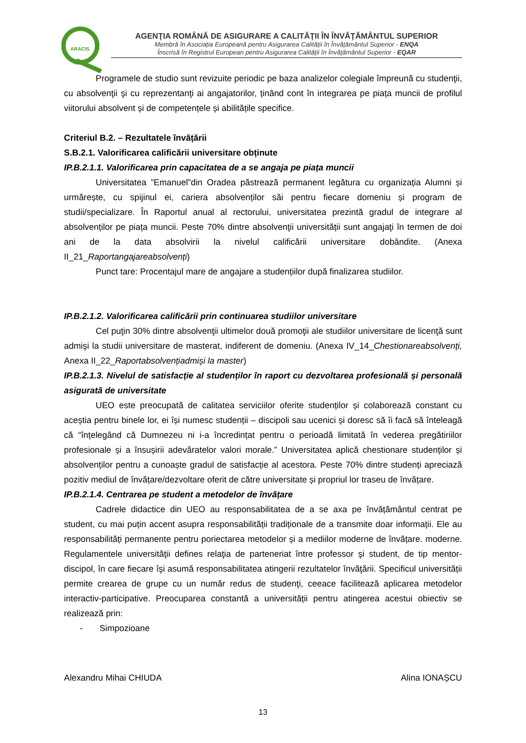ARACIS
AGENŢIA ROMÂNĂ DE ASIGURARE A CALITĂŢII ÎN ÎNVĂŢĂMÂNTUL SUPERIOR
Membră în Asociația Europeană pentru Asigurarea Calității în Învățământul Superior - ENQA
Înscrisă în Registrul European pentru Asigurarea Calității în Învățământul Superior - EQAR
Programele de studio sunt revizuite periodic pe baza analizelor colegiale împreună cu studenţii, cu absolvenţii şi cu reprezentanţi ai angajatorilor, ținând cont în integrarea pe piața muncii de profilul viitorului absolvent și de competențele și abilitățile specifice.
Criteriul B.2. – Rezultatele învățării
S.B.2.1. Valorificarea calificării universitare obținute
IP.B.2.1.1. Valorificarea prin capacitatea de a se angaja pe piața muncii
Universitatea ”Emanuel”din Oradea păstrează permanent legătura cu organizația Alumni și urmărește, cu spijinul ei, cariera absolvenților săi pentru fiecare domeniu și program de studii/specializare. În Raportul anual al rectorului, universitatea prezintă gradul de integrare al absolvenților pe piața muncii. Peste 70% dintre absolvenţii universității sunt angajaţi în termen de doi ani de la data absolvirii la nivelul calificării universitare dobândite. (Anexa II_21_Raportangajareabsolvenți)
Punct tare: Procentajul mare de angajare a studențiilor după finalizarea studiilor.
IP.B.2.1.2. Valorificarea calificării prin continuarea studiilor universitare
Cel puţin 30% dintre absolvenţii ultimelor două promoţii ale studiilor universitare de licenţă sunt admişi la studii universitare de masterat, indiferent de domeniu. (Anexa IV_14_Chestionareabsolvenți, Anexa II_22_Raportabsolvențiadmiși la master)
IP.B.2.1.3. Nivelul de satisfacție al studenților în raport cu dezvoltarea profesională și personală asigurată de universitate
UEO este preocupată de calitatea serviciilor oferite studenților și colaborează constant cu aceștia pentru binele lor, ei își numesc studenții – discipoli sau ucenici și doresc să îi facă să înteleagă că “înțelegând că Dumnezeu ni i-a încredințat pentru o perioadă limitată în vederea pregătiriilor profesionale și a însușirii adevăratelor valori morale.” Universitatea aplică chestionare studenților și absolvenților pentru a cunoaște gradul de satisfacție al acestora. Peste 70% dintre studenți apreciază pozitiv mediul de învățare/dezvoltare oferit de către universitate și propriul lor traseu de învățare.
IP.B.2.1.4. Centrarea pe student a metodelor de învățare
Cadrele didactice din UEO au responsabilitatea de a se axa pe învățământul centrat pe student, cu mai puțin accent asupra responsabilității tradiționale de a transmite doar informații. Ele au responsabilități permanente pentru poriectarea metodelor și a mediilor moderne de învățare. moderne. Regulamentele universităţii defines relaţia de parteneriat între professor şi student, de tip mentor-discipol, în care fiecare îşi asumă responsabilitatea atingerii rezultatelor învăţării. Specificul universității permite crearea de grupe cu un număr redus de studenţi, ceeace facilitează aplicarea metodelor interactiv-participative. Preocuparea constantă a universității pentru atingerea acestui obiectiv se realizează prin:
- Simpozioane
Alexandru Mihai CHIUDA Alina IONAȘCU
13